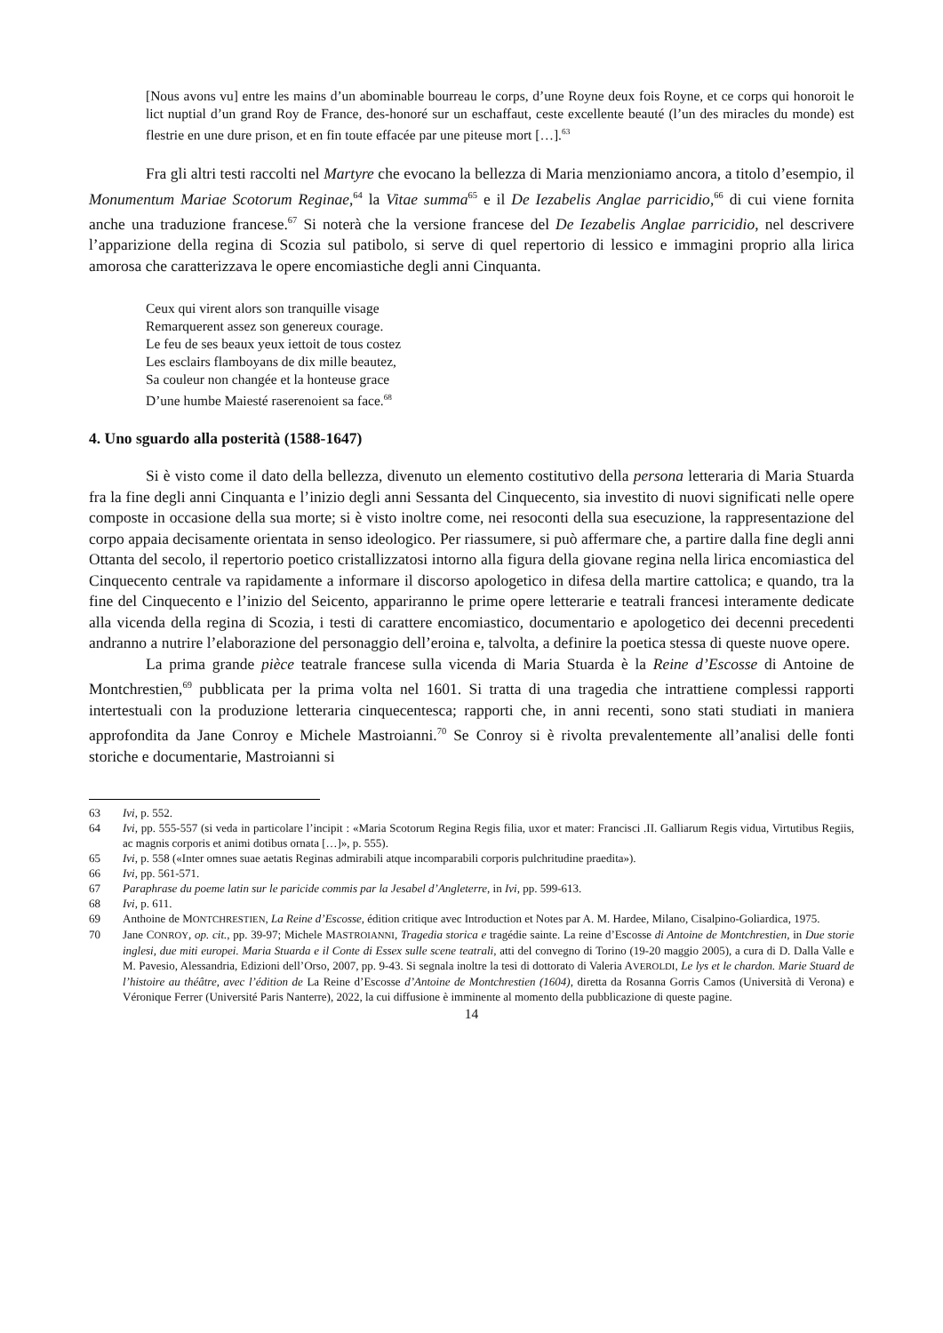[Nous avons vu] entre les mains d’un abominable bourreau le corps, d’une Royne deux fois Royne, et ce corps qui honoroit le lict nuptial d’un grand Roy de France, des-honoré sur un eschaffaut, ceste excellente beauté (l’un des miracles du monde) est flestrie en une dure prison, et en fin toute effacée par une piteuse mort […].<sup>63</sup>
Fra gli altri testi raccolti nel Martyre che evocano la bellezza di Maria menzioniamo ancora, a titolo d’esempio, il Monumentum Mariae Scotorum Reginae,<sup>64</sup> la Vitae summa<sup>65</sup> e il De Iezabelis Anglae parricidio,<sup>66</sup> di cui viene fornita anche una traduzione francese.<sup>67</sup> Si noterà che la versione francese del De Iezabelis Anglae parricidio, nel descrivere l’apparizione della regina di Scozia sul patibolo, si serve di quel repertorio di lessico e immagini proprio alla lirica amorosa che caratterizzava le opere encomiastiche degli anni Cinquanta.
Ceux qui virent alors son tranquille visage
Remarquerent assez son genereux courage.
Le feu de ses beaux yeux iettoit de tous costez
Les esclairs flamboyans de dix mille beautez,
Sa couleur non changée et la honteuse grace
D’une humbe Maiesté raserenoient sa face.<sup>68</sup>
4. Uno sguardo alla posterità (1588-1647)
Si è visto come il dato della bellezza, divenuto un elemento costitutivo della persona letteraria di Maria Stuarda fra la fine degli anni Cinquanta e l’inizio degli anni Sessanta del Cinquecento, sia investito di nuovi significati nelle opere composte in occasione della sua morte; si è visto inoltre come, nei resoconti della sua esecuzione, la rappresentazione del corpo appaia decisamente orientata in senso ideologico. Per riassumere, si può affermare che, a partire dalla fine degli anni Ottanta del secolo, il repertorio poetico cristallizzatosi intorno alla figura della giovane regina nella lirica encomiastica del Cinquecento centrale va rapidamente a informare il discorso apologetico in difesa della martire cattolica; e quando, tra la fine del Cinquecento e l’inizio del Seicento, appariranno le prime opere letterarie e teatrali francesi interamente dedicate alla vicenda della regina di Scozia, i testi di carattere encomiastico, documentario e apologetico dei decenni precedenti andranno a nutrire l’elaborazione del personaggio dell’eroina e, talvolta, a definire la poetica stessa di queste nuove opere.
La prima grande pièce teatrale francese sulla vicenda di Maria Stuarda è la Reine d’Escosse di Antoine de Montchrestien,<sup>69</sup> pubblicata per la prima volta nel 1601. Si tratta di una tragedia che intrattiene complessi rapporti intertestuali con la produzione letteraria cinquecentesca; rapporti che, in anni recenti, sono stati studiati in maniera approfondita da Jane Conroy e Michele Mastroianni.<sup>70</sup> Se Conroy si è rivolta prevalentemente all’analisi delle fonti storiche e documentarie, Mastroianni si
63 Ivi, p. 552.
64 Ivi, pp. 555-557 (si veda in particolare l’incipit : «Maria Scotorum Regina Regis filia, uxor et mater: Francisci .II. Galliarum Regis vidua, Virtutibus Regiis, ac magnis corporis et animi dotibus ornata […]», p. 555).
65 Ivi, p. 558 («Inter omnes suae aetatis Reginas admirabili atque incomparabili corporis pulchritudine praedita»).
66 Ivi, pp. 561-571.
67 Paraphrase du poeme latin sur le paricide commis par la Jesabel d’Angleterre, in Ivi, pp. 599-613.
68 Ivi, p. 611.
69 Anthoine de MONTCHRESTIEN, La Reine d’Escosse, édition critique avec Introduction et Notes par A. M. Hardee, Milano, Cisalpino-Goliardica, 1975.
70 Jane CONROY, op. cit., pp. 39-97; Michele MASTROIANNI, Tragedia storica e tragédie sainte. La reine d’Escosse di Antoine de Montchrestien, in Due storie inglesi, due miti europei. Maria Stuarda e il Conte di Essex sulle scene teatrali, atti del convegno di Torino (19-20 maggio 2005), a cura di D. Dalla Valle e M. Pavesio, Alessandria, Edizioni dell’Orso, 2007, pp. 9-43. Si segnala inoltre la tesi di dottorato di Valeria AVEROLDI, Le lys et le chardon. Marie Stuard de l’histoire au théâtre, avec l’édition de La Reine d’Escosse d’Antoine de Montchrestien (1604), diretta da Rosanna Gorris Camos (Università di Verona) e Véronique Ferrer (Université Paris Nanterre), 2022, la cui diffusione è imminente al momento della pubblicazione di queste pagine.
14